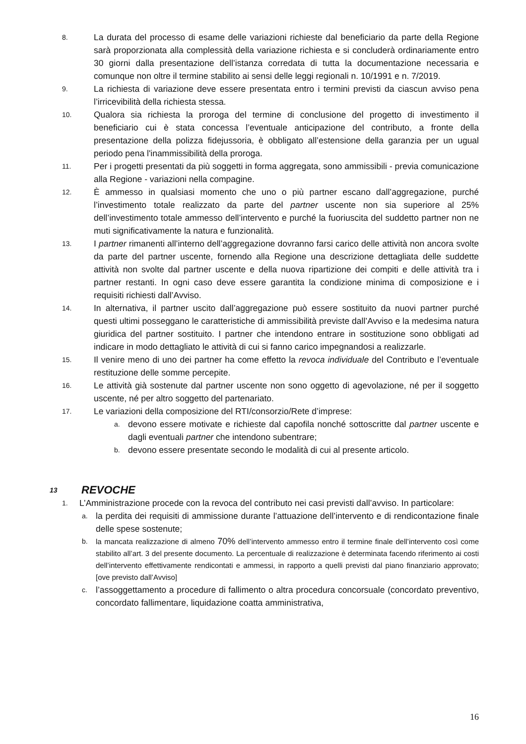8. La durata del processo di esame delle variazioni richieste dal beneficiario da parte della Regione sarà proporzionata alla complessità della variazione richiesta e si concluderà ordinariamente entro 30 giorni dalla presentazione dell’istanza corredata di tutta la documentazione necessaria e comunque non oltre il termine stabilito ai sensi delle leggi regionali n. 10/1991 e n. 7/2019.
9. La richiesta di variazione deve essere presentata entro i termini previsti da ciascun avviso pena l’irricevibilità della richiesta stessa.
10. Qualora sia richiesta la proroga del termine di conclusione del progetto di investimento il beneficiario cui è stata concessa l’eventuale anticipazione del contributo, a fronte della presentazione della polizza fidejussoria, è obbligato all’estensione della garanzia per un ugual periodo pena l'inammissibilità della proroga.
11. Per i progetti presentati da più soggetti in forma aggregata, sono ammissibili - previa comunicazione alla Regione - variazioni nella compagine.
12. È ammesso in qualsiasi momento che uno o più partner escano dall’aggregazione, purché l’investimento totale realizzato da parte del partner uscente non sia superiore al 25% dell’investimento totale ammesso dell’intervento e purché la fuoriuscita del suddetto partner non ne muti significativamente la natura e funzionalità.
13. I partner rimanenti all’interno dell’aggregazione dovranno farsi carico delle attività non ancora svolte da parte del partner uscente, fornendo alla Regione una descrizione dettagliata delle suddette attività non svolte dal partner uscente e della nuova ripartizione dei compiti e delle attività tra i partner restanti. In ogni caso deve essere garantita la condizione minima di composizione e i requisiti richiesti dall’Avviso.
14. In alternativa, il partner uscito dall’aggregazione può essere sostituito da nuovi partner purché questi ultimi posseggano le caratteristiche di ammissibilità previste dall’Avviso e la medesima natura giuridica del partner sostituito. I partner che intendono entrare in sostituzione sono obbligati ad indicare in modo dettagliato le attività di cui si fanno carico impegnandosi a realizzarle.
15. Il venire meno di uno dei partner ha come effetto la revoca individuale del Contributo e l’eventuale restituzione delle somme percepite.
16. Le attività già sostenute dal partner uscente non sono oggetto di agevolazione, né per il soggetto uscente, né per altro soggetto del partenariato.
17. Le variazioni della composizione del RTI/consorzio/Rete d’imprese:
a. devono essere motivate e richieste dal capofila nonché sottoscritte dal partner uscente e dagli eventuali partner che intendono subentrare;
b. devono essere presentate secondo le modalità di cui al presente articolo.
13 REVOCHE
1. L’Amministrazione procede con la revoca del contributo nei casi previsti dall’avviso. In particolare:
a. la perdita dei requisiti di ammissione durante l’attuazione dell’intervento e di rendicontazione finale delle spese sostenute;
b. la mancata realizzazione di almeno 70% dell’intervento ammesso entro il termine finale dell’intervento così come stabilito all’art. 3 del presente documento. La percentuale di realizzazione è determinata facendo riferimento ai costi dell’intervento effettivamente rendicontati e ammessi, in rapporto a quelli previsti dal piano finanziario approvato; [ove previsto dall’Avviso]
c. l’assoggettamento a procedure di fallimento o altra procedura concorsuale (concordato preventivo, concordato fallimentare, liquidazione coatta amministrativa,
16